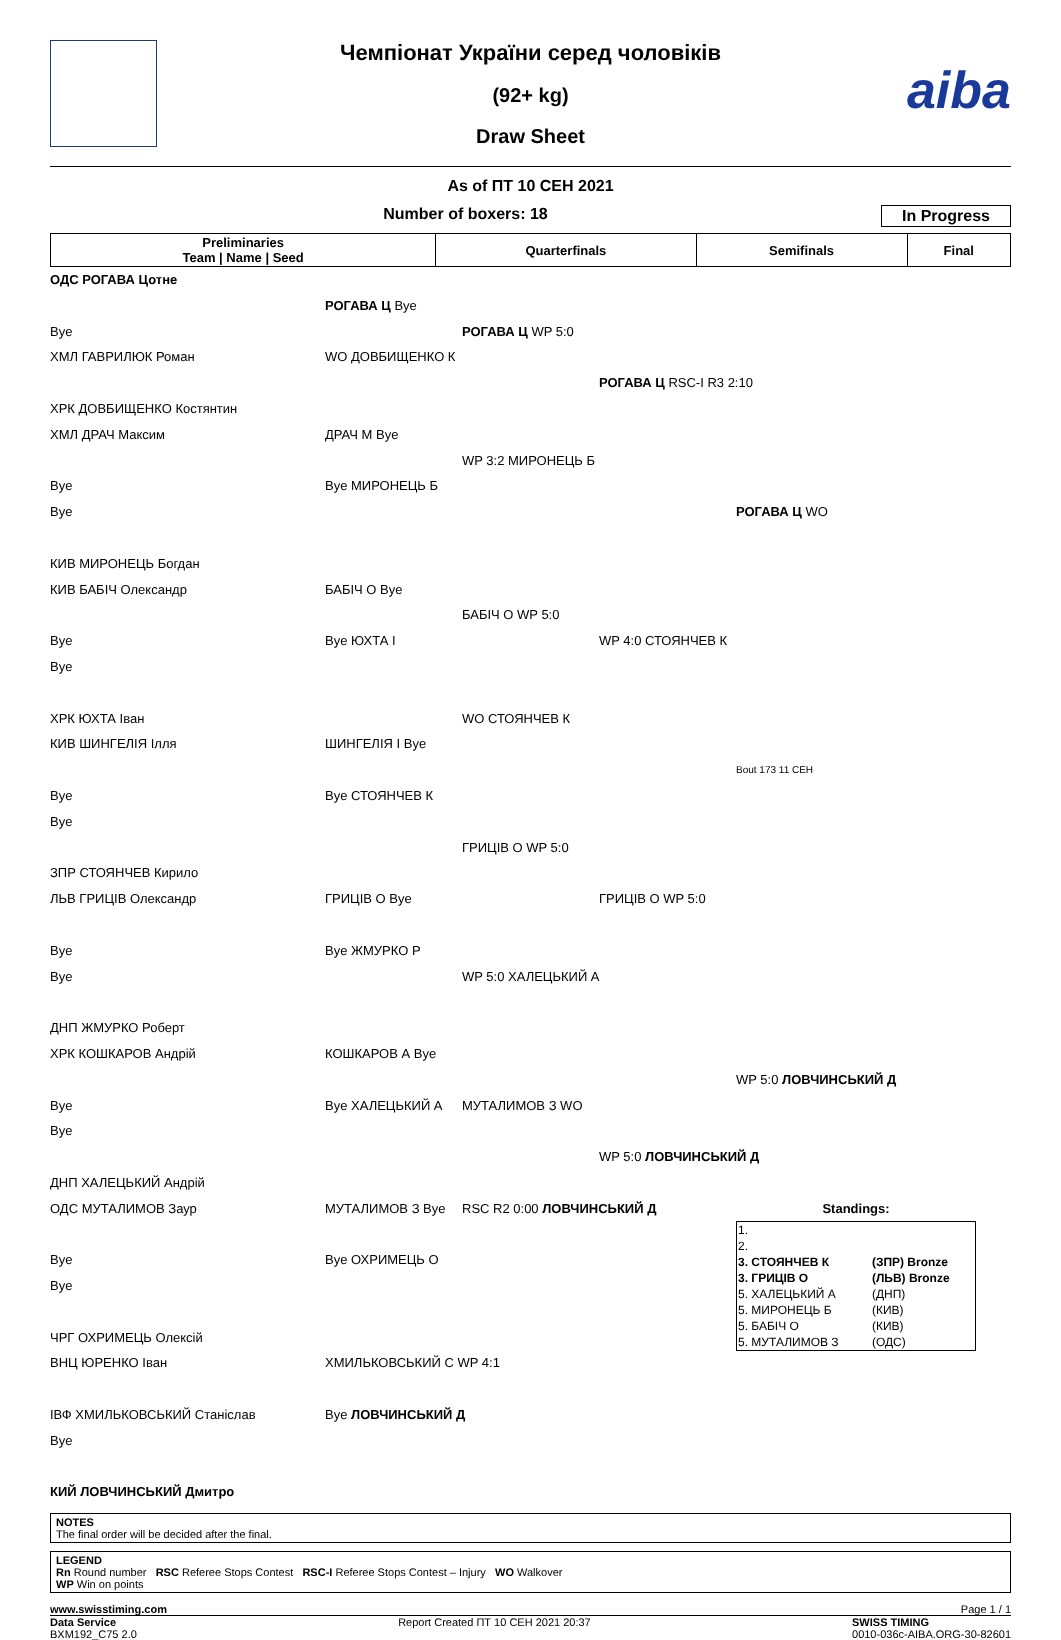aiba
Чемпіонат України серед чоловіків
(92+ kg)
Draw Sheet
As of ПТ 10 СЕН 2021
In Progress
Number of boxers: 18
| Preliminaries Team / Name / Seed | Quarterfinals | Semifinals | Final |
| --- | --- | --- | --- |
ОДС РОГАВА Цотне
Bye
ХМЛ ГАВРИЛЮК Роман
ХРК ДОВБИЩЕНКО Костянтин
ХМЛ ДРАЧ Максим
Bye
Bye
КИВ МИРОНЕЦЬ Богдан
КИВ БАБІЧ Олександр
Bye
Bye
ХРК ЮХТА Іван
КИВ ШИНГЕЛІЯ Ілля
Bye
Bye
ЗПР СТОЯНЧЕВ Кирило
ЛЬВ ГРИЦІВ Олександр
Bye
Bye
ДНП ЖМУРКО Роберт
ХРК КОШКАРОВ Андрій
Bye
Bye
ДНП ХАЛЕЦЬКИЙ Андрій
ОДС МУТАЛИМОВ Заур
Bye
Bye
ЧРГ ОХРИМЕЦЬ Олексій
ВНЦ ЮРЕНКО Іван
ІВФ ХМИЛЬКОВСЬКИЙ Станіслав
Bye
КИЙ ЛОВЧИНСЬКИЙ Дмитро
РОГАВА Ц Bye
WO ДОВБИЩЕНКО К
ДРАЧ М Bye
Bye МИРОНЕЦЬ Б
БАБІЧ О Bye
Bye ЮХТА І
ШИНГЕЛІЯ І Bye
Bye СТОЯНЧЕВ К
ГРИЦІВ О Bye
Bye ЖМУРКО Р
КОШКАРОВ А Bye
Bye ХАЛЕЦЬКИЙ А
МУТАЛИМОВ З Bye
Bye ОХРИМЕЦЬ О
ХМИЛЬКОВСЬКИЙ С WP 4:1
Bye ЛОВЧИНСЬКИЙ Д
РОГАВА Ц WP 5:0
WP 3:2 МИРОНЕЦЬ Б
БАБІЧ О WP 5:0
WO СТОЯНЧЕВ К
ГРИЦІВ О WP 5:0
WP 5:0 ХАЛЕЦЬКИЙ А
МУТАЛИМОВ З WO
RSC R2 0:00 ЛОВЧИНСЬКИЙ Д
РОГАВА Ц RSC-I R3 2:10
WP 4:0 СТОЯНЧЕВ К
ГРИЦІВ О WP 5:0
WP 5:0 ЛОВЧИНСЬКИЙ Д
РОГАВА Ц WO
Bout 173 11 СЕН
WP 5:0 ЛОВЧИНСЬКИЙ Д
Standings:
| 1. | |
| 2. | |
| 3. СТОЯНЧЕВ К | (ЗПР) Bronze |
| 3. ГРИЦІВ О | (ЛЬВ) Bronze |
| 5. ХАЛЕЦЬКИЙ А | (ДНП) |
| 5. МИРОНЕЦЬ Б | (КИВ) |
| 5. БАБІЧ О | (КИВ) |
| 5. МУТАЛИМОВ З | (ОДС) |
NOTES
The final order will be decided after the final.
LEGEND
Rn Round number RSC Referee Stops Contest RSC-I Referee Stops Contest – Injury WO Walkover
WP Win on points
www.swisstiming.com Page 1 / 1
Data Service
BXM192_C75 2.0 Report Created ПТ 10 СЕН 2021 20:37 SWISS TIMING
0010-036c-AIBA.ORG-30-82601